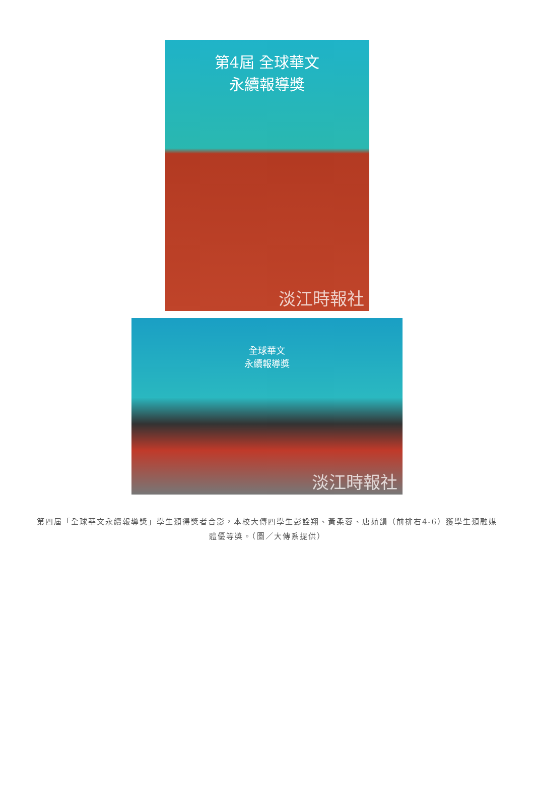第4屆 全球華文
永續報導獎
淡江時報社
全球華文
永續報導獎
淡江時報社
第四屆「全球華文永續報導獎」學生類得獎者合影，本校大傳四學生彭詮翔、黃柔蓉、唐茹韻（前排右4-6）獲學生類融媒體優等獎。（圖／大傳系提供）